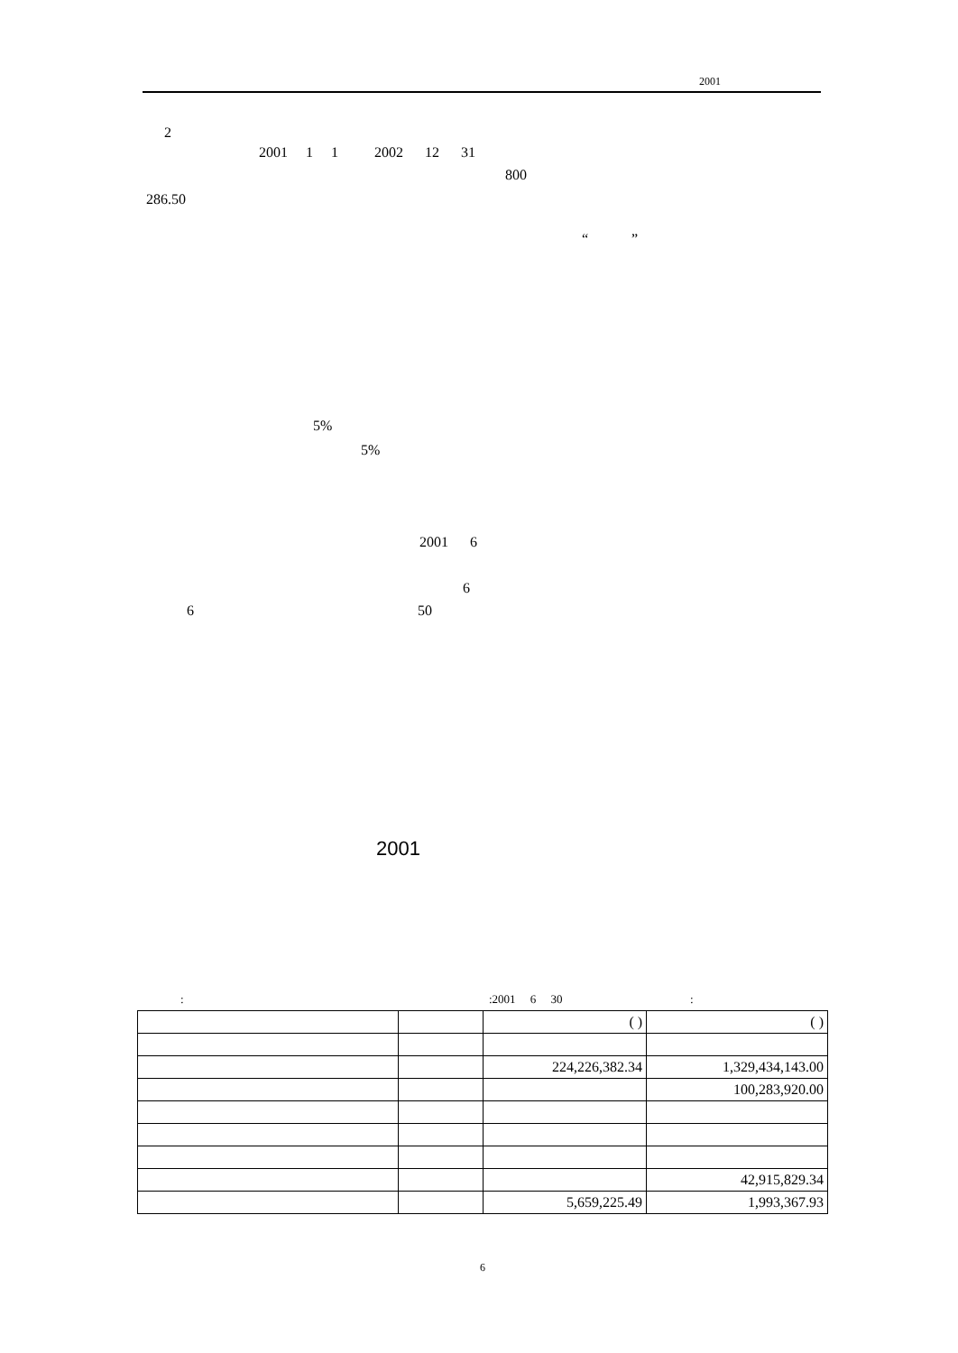2001
2
2001 1 1 2002 12 31
800
286.50
“ ”
5%
5%
2001 6
6
6
50
2001
:
:2001 6 30
:
| | | ( ) | ( ) |
| | | 224,226,382.34 | 1,329,434,143.00 |
| | | | 100,283,920.00 |
| | | | 42,915,829.34 |
| | | 5,659,225.49 | 1,993,367.93 |
6